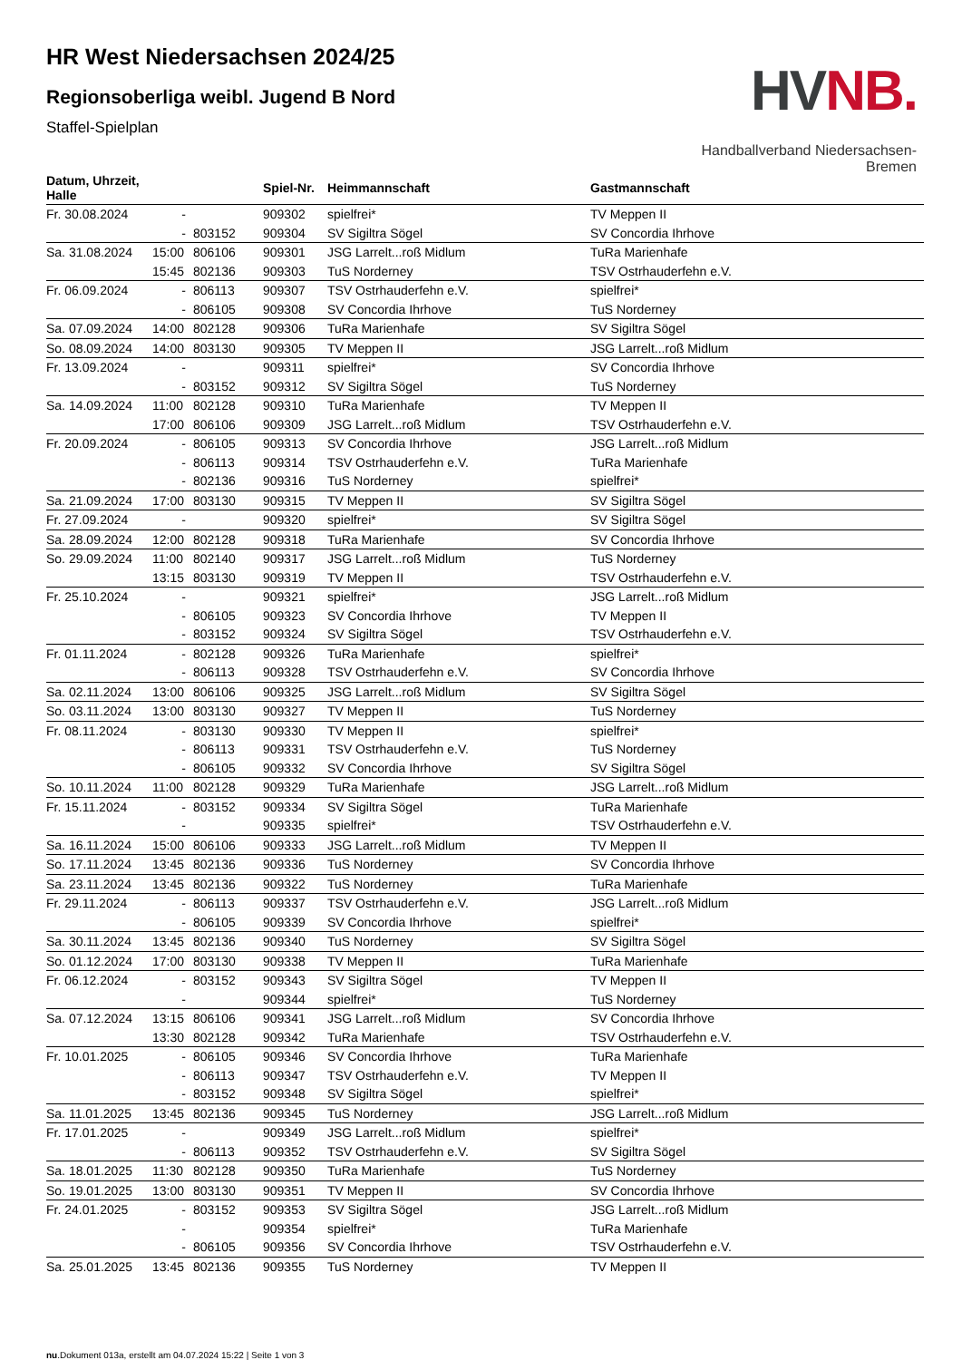HR West Niedersachsen 2024/25
Regionsoberliga weibl. Jugend B Nord
Staffel-Spielplan
HV NB.
Handballverband Niedersachsen-Bremen
| Datum, Uhrzeit, Halle | | | Spiel-Nr. | Heimmannschaft | Gastmannschaft |
| --- | --- | --- | --- | --- | --- |
| Fr. 30.08.2024 | - | | 909302 | spielfrei* | TV Meppen II |
| | - | 803152 | 909304 | SV Sigiltra Sögel | SV Concordia Ihrhove |
| Sa. 31.08.2024 | 15:00 | 806106 | 909301 | JSG Larrelt...roß Midlum | TuRa Marienhafe |
| | 15:45 | 802136 | 909303 | TuS Norderney | TSV Ostrhauderfehn e.V. |
| Fr. 06.09.2024 | - | 806113 | 909307 | TSV Ostrhauderfehn e.V. | spielfrei* |
| | - | 806105 | 909308 | SV Concordia Ihrhove | TuS Norderney |
| Sa. 07.09.2024 | 14:00 | 802128 | 909306 | TuRa Marienhafe | SV Sigiltra Sögel |
| So. 08.09.2024 | 14:00 | 803130 | 909305 | TV Meppen II | JSG Larrelt...roß Midlum |
| Fr. 13.09.2024 | - | | 909311 | spielfrei* | SV Concordia Ihrhove |
| | - | 803152 | 909312 | SV Sigiltra Sögel | TuS Norderney |
| Sa. 14.09.2024 | 11:00 | 802128 | 909310 | TuRa Marienhafe | TV Meppen II |
| | 17:00 | 806106 | 909309 | JSG Larrelt...roß Midlum | TSV Ostrhauderfehn e.V. |
| Fr. 20.09.2024 | - | 806105 | 909313 | SV Concordia Ihrhove | JSG Larrelt...roß Midlum |
| | - | 806113 | 909314 | TSV Ostrhauderfehn e.V. | TuRa Marienhafe |
| | - | 802136 | 909316 | TuS Norderney | spielfrei* |
| Sa. 21.09.2024 | 17:00 | 803130 | 909315 | TV Meppen II | SV Sigiltra Sögel |
| Fr. 27.09.2024 | - | | 909320 | spielfrei* | SV Sigiltra Sögel |
| Sa. 28.09.2024 | 12:00 | 802128 | 909318 | TuRa Marienhafe | SV Concordia Ihrhove |
| So. 29.09.2024 | 11:00 | 802140 | 909317 | JSG Larrelt...roß Midlum | TuS Norderney |
| | 13:15 | 803130 | 909319 | TV Meppen II | TSV Ostrhauderfehn e.V. |
| Fr. 25.10.2024 | - | | 909321 | spielfrei* | JSG Larrelt...roß Midlum |
| | - | 806105 | 909323 | SV Concordia Ihrhove | TV Meppen II |
| | - | 803152 | 909324 | SV Sigiltra Sögel | TSV Ostrhauderfehn e.V. |
| Fr. 01.11.2024 | - | 802128 | 909326 | TuRa Marienhafe | spielfrei* |
| | - | 806113 | 909328 | TSV Ostrhauderfehn e.V. | SV Concordia Ihrhove |
| Sa. 02.11.2024 | 13:00 | 806106 | 909325 | JSG Larrelt...roß Midlum | SV Sigiltra Sögel |
| So. 03.11.2024 | 13:00 | 803130 | 909327 | TV Meppen II | TuS Norderney |
| Fr. 08.11.2024 | - | 803130 | 909330 | TV Meppen II | spielfrei* |
| | - | 806113 | 909331 | TSV Ostrhauderfehn e.V. | TuS Norderney |
| | - | 806105 | 909332 | SV Concordia Ihrhove | SV Sigiltra Sögel |
| So. 10.11.2024 | 11:00 | 802128 | 909329 | TuRa Marienhafe | JSG Larrelt...roß Midlum |
| Fr. 15.11.2024 | - | 803152 | 909334 | SV Sigiltra Sögel | TuRa Marienhafe |
| | - | | 909335 | spielfrei* | TSV Ostrhauderfehn e.V. |
| Sa. 16.11.2024 | 15:00 | 806106 | 909333 | JSG Larrelt...roß Midlum | TV Meppen II |
| So. 17.11.2024 | 13:45 | 802136 | 909336 | TuS Norderney | SV Concordia Ihrhove |
| Sa. 23.11.2024 | 13:45 | 802136 | 909322 | TuS Norderney | TuRa Marienhafe |
| Fr. 29.11.2024 | - | 806113 | 909337 | TSV Ostrhauderfehn e.V. | JSG Larrelt...roß Midlum |
| | - | 806105 | 909339 | SV Concordia Ihrhove | spielfrei* |
| Sa. 30.11.2024 | 13:45 | 802136 | 909340 | TuS Norderney | SV Sigiltra Sögel |
| So. 01.12.2024 | 17:00 | 803130 | 909338 | TV Meppen II | TuRa Marienhafe |
| Fr. 06.12.2024 | - | 803152 | 909343 | SV Sigiltra Sögel | TV Meppen II |
| | - | | 909344 | spielfrei* | TuS Norderney |
| Sa. 07.12.2024 | 13:15 | 806106 | 909341 | JSG Larrelt...roß Midlum | SV Concordia Ihrhove |
| | 13:30 | 802128 | 909342 | TuRa Marienhafe | TSV Ostrhauderfehn e.V. |
| Fr. 10.01.2025 | - | 806105 | 909346 | SV Concordia Ihrhove | TuRa Marienhafe |
| | - | 806113 | 909347 | TSV Ostrhauderfehn e.V. | TV Meppen II |
| | - | 803152 | 909348 | SV Sigiltra Sögel | spielfrei* |
| Sa. 11.01.2025 | 13:45 | 802136 | 909345 | TuS Norderney | JSG Larrelt...roß Midlum |
| Fr. 17.01.2025 | - | | 909349 | JSG Larrelt...roß Midlum | spielfrei* |
| | - | 806113 | 909352 | TSV Ostrhauderfehn e.V. | SV Sigiltra Sögel |
| Sa. 18.01.2025 | 11:30 | 802128 | 909350 | TuRa Marienhafe | TuS Norderney |
| So. 19.01.2025 | 13:00 | 803130 | 909351 | TV Meppen II | SV Concordia Ihrhove |
| Fr. 24.01.2025 | - | 803152 | 909353 | SV Sigiltra Sögel | JSG Larrelt...roß Midlum |
| | - | | 909354 | spielfrei* | TuRa Marienhafe |
| | - | 806105 | 909356 | SV Concordia Ihrhove | TSV Ostrhauderfehn e.V. |
| Sa. 25.01.2025 | 13:45 | 802136 | 909355 | TuS Norderney | TV Meppen II |
nu.Dokument 013a, erstellt am 04.07.2024 15:22 | Seite 1 von 3